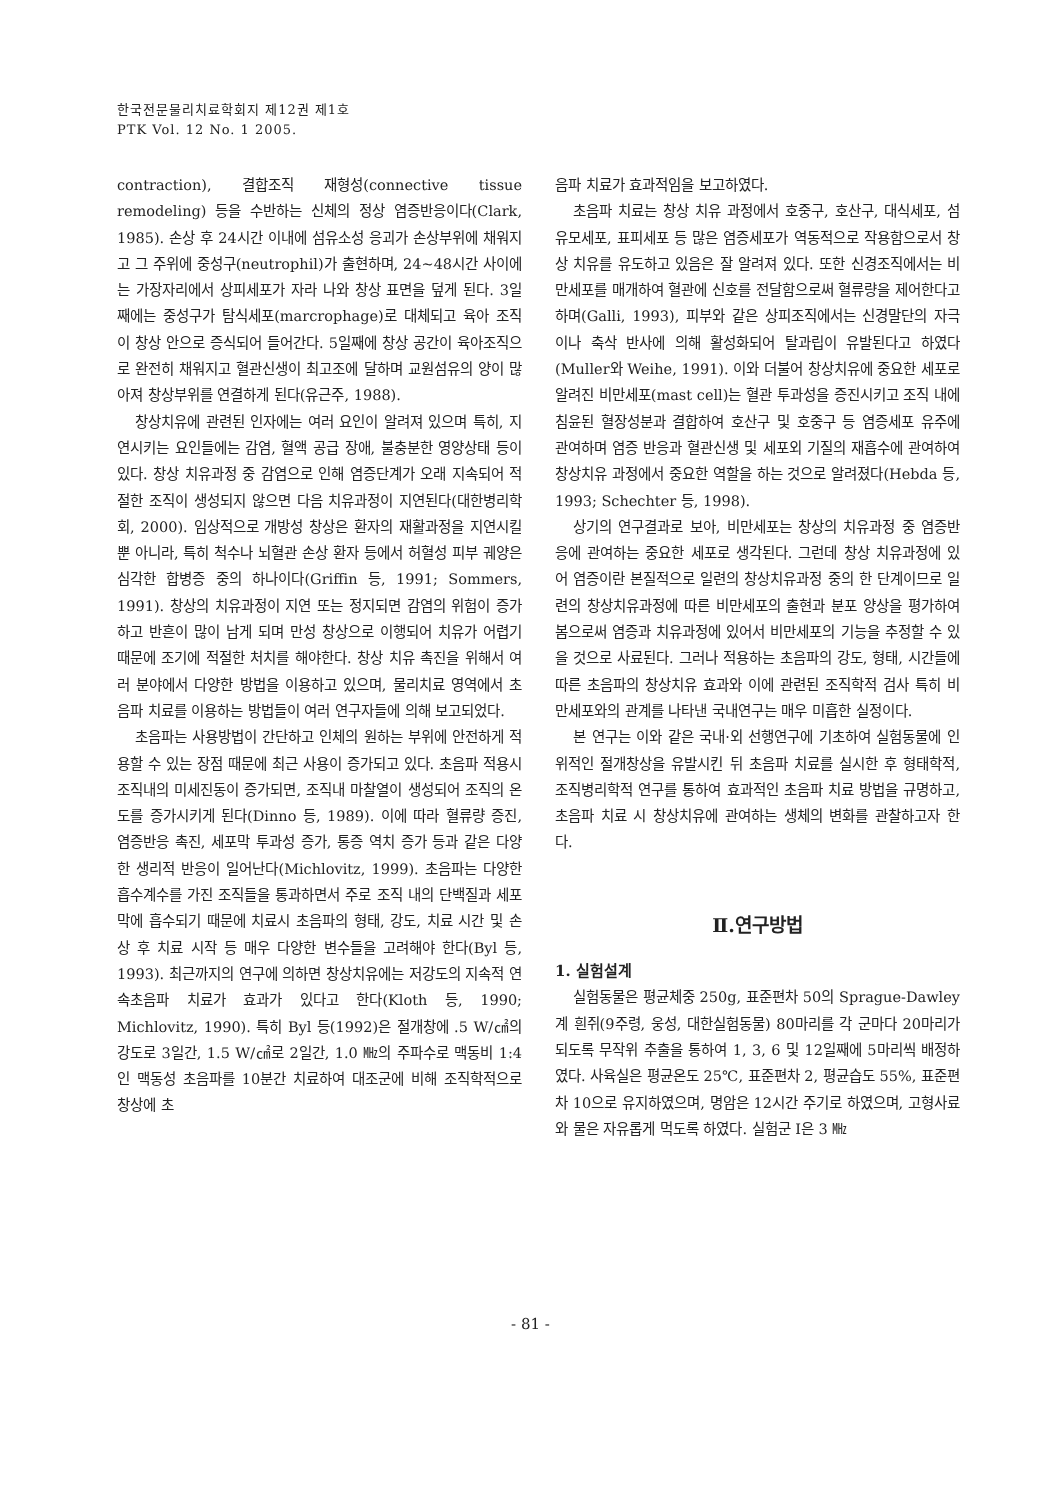한국전문물리치료학회지 제12권 제1호
PTK Vol. 12 No. 1 2005.
contraction), 결합조직 재형성(connective tissue remodeling) 등을 수반하는 신체의 정상 염증반응이다(Clark, 1985). 손상 후 24시간 이내에 섬유소성 응괴가 손상부위에 채워지고 그 주위에 중성구(neutrophil)가 출현하며, 24~48시간 사이에는 가장자리에서 상피세포가 자라 나와 창상 표면을 덮게 된다. 3일째에는 중성구가 탐식세포(marcrophage)로 대체되고 육아 조직이 창상 안으로 증식되어 들어간다. 5일째에 창상 공간이 육아조직으로 완전히 채워지고 혈관신생이 최고조에 달하며 교원섬유의 양이 많아져 창상부위를 연결하게 된다(유근주, 1988).
창상치유에 관련된 인자에는 여러 요인이 알려져 있으며 특히, 지연시키는 요인들에는 감염, 혈액 공급 장애, 불충분한 영양상태 등이 있다. 창상 치유과정 중 감염으로 인해 염증단계가 오래 지속되어 적절한 조직이 생성되지 않으면 다음 치유과정이 지연된다(대한병리학회, 2000). 임상적으로 개방성 창상은 환자의 재활과정을 지연시킬 뿐 아니라, 특히 척수나 뇌혈관 손상 환자 등에서 허혈성 피부 궤양은 심각한 합병증 중의 하나이다(Griffin 등, 1991; Sommers, 1991). 창상의 치유과정이 지연 또는 정지되면 감염의 위험이 증가하고 반흔이 많이 남게 되며 만성 창상으로 이행되어 치유가 어렵기 때문에 조기에 적절한 처치를 해야한다. 창상 치유 촉진을 위해서 여러 분야에서 다양한 방법을 이용하고 있으며, 물리치료 영역에서 초음파 치료를 이용하는 방법들이 여러 연구자들에 의해 보고되었다.
초음파는 사용방법이 간단하고 인체의 원하는 부위에 안전하게 적용할 수 있는 장점 때문에 최근 사용이 증가되고 있다. 초음파 적용시 조직내의 미세진동이 증가되면, 조직내 마찰열이 생성되어 조직의 온도를 증가시키게 된다(Dinno 등, 1989). 이에 따라 혈류량 증진, 염증반응 촉진, 세포막 투과성 증가, 통증 역치 증가 등과 같은 다양한 생리적 반응이 일어난다(Michlovitz, 1999). 초음파는 다양한 흡수계수를 가진 조직들을 통과하면서 주로 조직 내의 단백질과 세포막에 흡수되기 때문에 치료시 초음파의 형태, 강도, 치료 시간 및 손상 후 치료 시작 등 매우 다양한 변수들을 고려해야 한다(Byl 등, 1993). 최근까지의 연구에 의하면 창상치유에는 저강도의 지속적 연속초음파 치료가 효과가 있다고 한다(Kloth 등, 1990; Michlovitz, 1990). 특히 Byl 등(1992)은 절개창에 .5 W/㎠의 강도로 3일간, 1.5 W/㎠로 2일간, 1.0 ㎒의 주파수로 맥동비 1:4인 맥동성 초음파를 10분간 치료하여 대조군에 비해 조직학적으로 창상에 초
음파 치료가 효과적임을 보고하였다.
초음파 치료는 창상 치유 과정에서 호중구, 호산구, 대식세포, 섬유모세포, 표피세포 등 많은 염증세포가 역동적으로 작용함으로서 창상 치유를 유도하고 있음은 잘 알려져 있다. 또한 신경조직에서는 비만세포를 매개하여 혈관에 신호를 전달함으로써 혈류량을 제어한다고 하며(Galli, 1993), 피부와 같은 상피조직에서는 신경말단의 자극이나 축삭 반사에 의해 활성화되어 탈과립이 유발된다고 하였다(Muller와 Weihe, 1991). 이와 더불어 창상치유에 중요한 세포로 알려진 비만세포(mast cell)는 혈관 투과성을 증진시키고 조직 내에 침윤된 혈장성분과 결합하여 호산구 및 호중구 등 염증세포 유주에 관여하며 염증 반응과 혈관신생 및 세포외 기질의 재흡수에 관여하여 창상치유 과정에서 중요한 역할을 하는 것으로 알려졌다(Hebda 등, 1993; Schechter 등, 1998).
상기의 연구결과로 보아, 비만세포는 창상의 치유과정 중 염증반응에 관여하는 중요한 세포로 생각된다. 그런데 창상 치유과정에 있어 염증이란 본질적으로 일련의 창상치유과정 중의 한 단계이므로 일련의 창상치유과정에 따른 비만세포의 출현과 분포 양상을 평가하여 봄으로써 염증과 치유과정에 있어서 비만세포의 기능을 추정할 수 있을 것으로 사료된다. 그러나 적용하는 초음파의 강도, 형태, 시간들에 따른 초음파의 창상치유 효과와 이에 관련된 조직학적 검사 특히 비만세포와의 관계를 나타낸 국내연구는 매우 미흡한 실정이다.
본 연구는 이와 같은 국내·외 선행연구에 기초하여 실험동물에 인위적인 절개창상을 유발시킨 뒤 초음파 치료를 실시한 후 형태학적, 조직병리학적 연구를 통하여 효과적인 초음파 치료 방법을 규명하고, 초음파 치료 시 창상치유에 관여하는 생체의 변화를 관찰하고자 한다.
Ⅱ.연구방법
1. 실험설계
실험동물은 평균체중 250g, 표준편차 50의 Sprague-Dawley계 흰쥐(9주령, 웅성, 대한실험동물) 80마리를 각 군마다 20마리가 되도록 무작위 추출을 통하여 1, 3, 6 및 12일째에 5마리씩 배정하였다. 사육실은 평균온도 25℃, 표준편차 2, 평균습도 55%, 표준편차 10으로 유지하였으며, 명암은 12시간 주기로 하였으며, 고형사료와 물은 자유롭게 먹도록 하였다. 실험군 Ⅰ은 3 ㎒
- 81 -